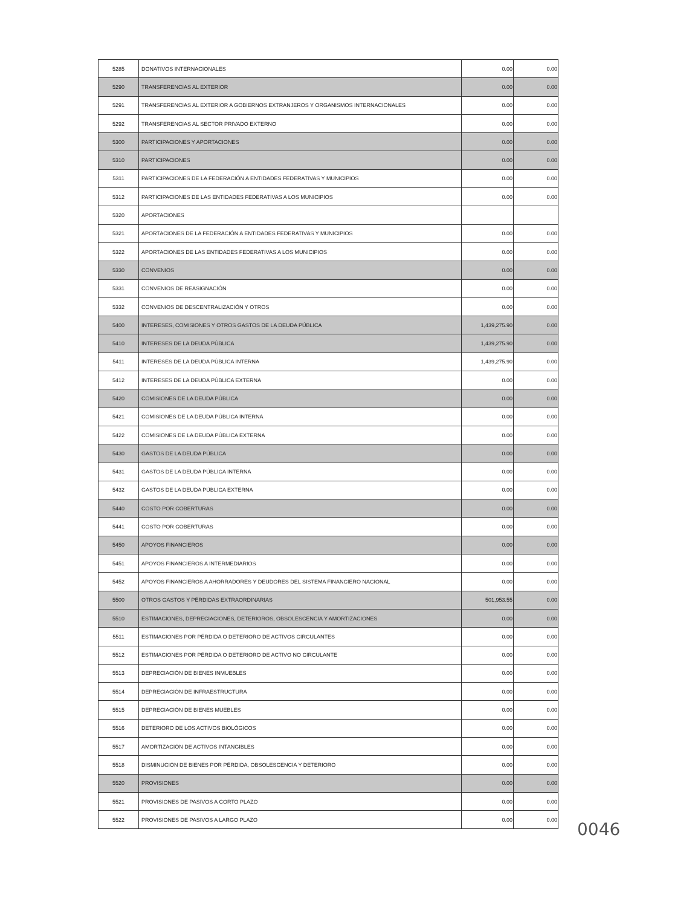| 5285 | DONATIVOS INTERNACIONALES | 0.00 | 0.00 |
| 5290 | TRANSFERENCIAS AL EXTERIOR | 0.00 | 0.00 |
| 5291 | TRANSFERENCIAS AL EXTERIOR A GOBIERNOS EXTRANJEROS Y ORGANISMOS INTERNACIONALES | 0.00 | 0.00 |
| 5292 | TRANSFERENCIAS AL SECTOR PRIVADO EXTERNO | 0.00 | 0.00 |
| 5300 | PARTICIPACIONES Y APORTACIONES | 0.00 | 0.00 |
| 5310 | PARTICIPACIONES | 0.00 | 0.00 |
| 5311 | PARTICIPACIONES DE LA FEDERACIÓN A ENTIDADES FEDERATIVAS Y MUNICIPIOS | 0.00 | 0.00 |
| 5312 | PARTICIPACIONES DE LAS ENTIDADES FEDERATIVAS A LOS MUNICIPIOS | 0.00 | 0.00 |
| 5320 | APORTACIONES | | |
| 5321 | APORTACIONES DE LA FEDERACIÓN A ENTIDADES FEDERATIVAS Y MUNICIPIOS | 0.00 | 0.00 |
| 5322 | APORTACIONES DE LAS ENTIDADES FEDERATIVAS A LOS MUNICIPIOS | 0.00 | 0.00 |
| 5330 | CONVENIOS | 0.00 | 0.00 |
| 5331 | CONVENIOS DE REASIGNACIÓN | 0.00 | 0.00 |
| 5332 | CONVENIOS DE DESCENTRALIZACIÓN Y OTROS | 0.00 | 0.00 |
| 5400 | INTERESES, COMISIONES Y OTROS GASTOS DE LA DEUDA PÚBLICA | 1,439,275.90 | 0.00 |
| 5410 | INTERESES DE LA DEUDA PÚBLICA | 1,439,275.90 | 0.00 |
| 5411 | INTERESES DE LA DEUDA PÚBLICA INTERNA | 1,439,275.90 | 0.00 |
| 5412 | INTERESES DE LA DEUDA PÚBLICA EXTERNA | 0.00 | 0.00 |
| 5420 | COMISIONES DE LA DEUDA PÚBLICA | 0.00 | 0.00 |
| 5421 | COMISIONES DE LA DEUDA PÚBLICA INTERNA | 0.00 | 0.00 |
| 5422 | COMISIONES DE LA DEUDA PÚBLICA EXTERNA | 0.00 | 0.00 |
| 5430 | GASTOS DE LA DEUDA PÚBLICA | 0.00 | 0.00 |
| 5431 | GASTOS DE LA DEUDA PÚBLICA INTERNA | 0.00 | 0.00 |
| 5432 | GASTOS DE LA DEUDA PÚBLICA EXTERNA | 0.00 | 0.00 |
| 5440 | COSTO POR COBERTURAS | 0.00 | 0.00 |
| 5441 | COSTO POR COBERTURAS | 0.00 | 0.00 |
| 5450 | APOYOS FINANCIEROS | 0.00 | 0.00 |
| 5451 | APOYOS FINANCIEROS A INTERMEDIARIOS | 0.00 | 0.00 |
| 5452 | APOYOS FINANCIEROS A AHORRADORES Y DEUDORES DEL SISTEMA FINANCIERO NACIONAL | 0.00 | 0.00 |
| 5500 | OTROS GASTOS Y PÉRDIDAS EXTRAORDINARIAS | 501,953.55 | 0.00 |
| 5510 | ESTIMACIONES, DEPRECIACIONES, DETERIOROS, OBSOLESCENCIA Y AMORTIZACIONES | 0.00 | 0.00 |
| 5511 | ESTIMACIONES POR PÉRDIDA O DETERIORO DE ACTIVOS CIRCULANTES | 0.00 | 0.00 |
| 5512 | ESTIMACIONES POR PÉRDIDA O DETERIORO DE ACTIVO NO CIRCULANTE | 0.00 | 0.00 |
| 5513 | DEPRECIACIÓN DE BIENES INMUEBLES | 0.00 | 0.00 |
| 5514 | DEPRECIACIÓN DE INFRAESTRUCTURA | 0.00 | 0.00 |
| 5515 | DEPRECIACIÓN DE BIENES MUEBLES | 0.00 | 0.00 |
| 5516 | DETERIORO DE LOS ACTIVOS BIOLÓGICOS | 0.00 | 0.00 |
| 5517 | AMORTIZACIÓN DE ACTIVOS INTANGIBLES | 0.00 | 0.00 |
| 5518 | DISMINUCIÓN DE BIENES POR PÉRDIDA, OBSOLESCENCIA Y DETERIORO | 0.00 | 0.00 |
| 5520 | PROVISIONES | 0.00 | 0.00 |
| 5521 | PROVISIONES DE PASIVOS A CORTO PLAZO | 0.00 | 0.00 |
| 5522 | PROVISIONES DE PASIVOS A LARGO PLAZO | 0.00 | 0.00 |
0046